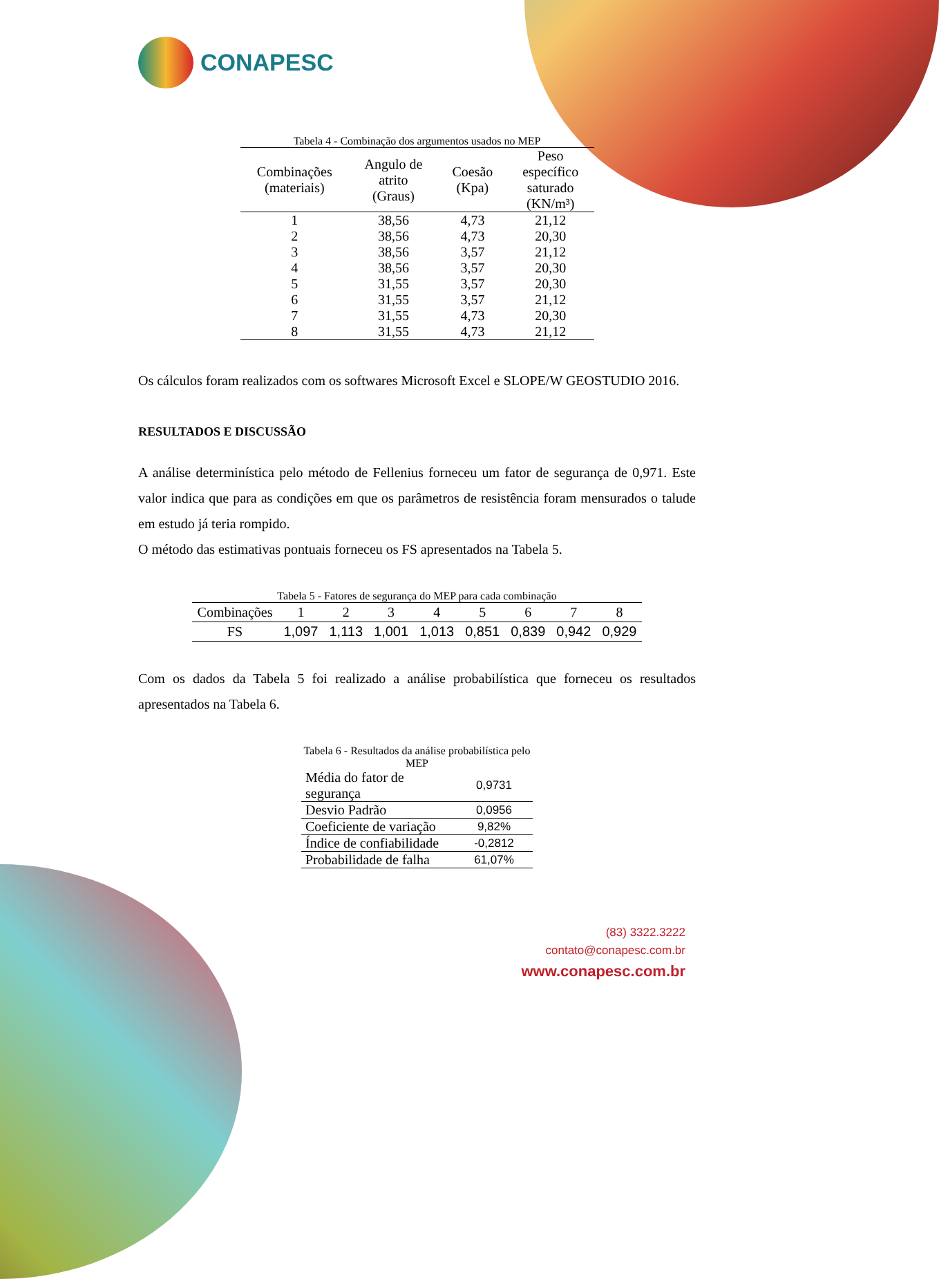CONAPESC
Tabela 4 - Combinação dos argumentos usados no MEP
| Combinações (materiais) | Angulo de atrito (Graus) | Coesão (Kpa) | Peso específico saturado (KN/m³) |
| --- | --- | --- | --- |
| 1 | 38,56 | 4,73 | 21,12 |
| 2 | 38,56 | 4,73 | 20,30 |
| 3 | 38,56 | 3,57 | 21,12 |
| 4 | 38,56 | 3,57 | 20,30 |
| 5 | 31,55 | 3,57 | 20,30 |
| 6 | 31,55 | 3,57 | 21,12 |
| 7 | 31,55 | 4,73 | 20,30 |
| 8 | 31,55 | 4,73 | 21,12 |
Os cálculos foram realizados com os softwares Microsoft Excel e SLOPE/W GEOSTUDIO 2016.
RESULTADOS E DISCUSSÃO
A análise determinística pelo método de Fellenius forneceu um fator de segurança de 0,971. Este valor indica que para as condições em que os parâmetros de resistência foram mensurados o talude em estudo já teria rompido.
O método das estimativas pontuais forneceu os FS apresentados na Tabela 5.
Tabela 5 - Fatores de segurança do MEP para cada combinação
| Combinações | 1 | 2 | 3 | 4 | 5 | 6 | 7 | 8 |
| FS | 1,097 | 1,113 | 1,001 | 1,013 | 0,851 | 0,839 | 0,942 | 0,929 |
Com os dados da Tabela 5 foi realizado a análise probabilística que forneceu os resultados apresentados na Tabela 6.
Tabela 6 - Resultados da análise probabilística pelo MEP
| Média do fator de segurança | 0,9731 |
| Desvio Padrão | 0,0956 |
| Coeficiente de variação | 9,82% |
| Índice de confiabilidade | -0,2812 |
| Probabilidade de falha | 61,07% |
(83) 3322.3222
contato@conapesc.com.br
www.conapesc.com.br